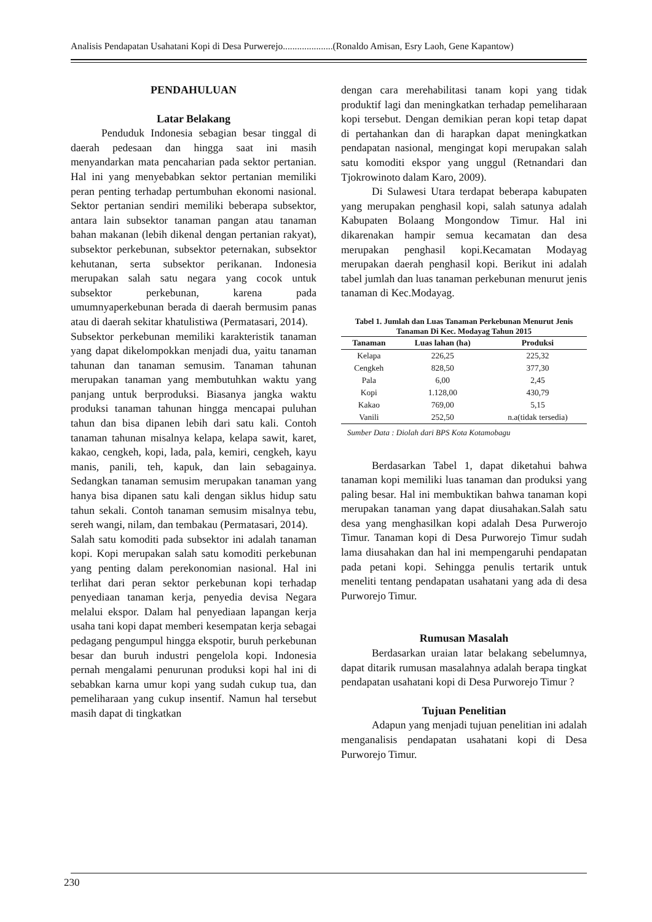Analisis Pendapatan Usahatani Kopi di Desa Purwerejo.....................(Ronaldo Amisan, Esry Laoh, Gene Kapantow)
PENDAHULUAN
Latar Belakang
Penduduk Indonesia sebagian besar tinggal di daerah pedesaan dan hingga saat ini masih menyandarkan mata pencaharian pada sektor pertanian. Hal ini yang menyebabkan sektor pertanian memiliki peran penting terhadap pertumbuhan ekonomi nasional. Sektor pertanian sendiri memiliki beberapa subsektor, antara lain subsektor tanaman pangan atau tanaman bahan makanan (lebih dikenal dengan pertanian rakyat), subsektor perkebunan, subsektor peternakan, subsektor kehutanan, serta subsektor perikanan. Indonesia merupakan salah satu negara yang cocok untuk subsektor perkebunan, karena pada umumnyaperkebunan berada di daerah bermusim panas atau di daerah sekitar khatulistiwa (Permatasari, 2014).
Subsektor perkebunan memiliki karakteristik tanaman yang dapat dikelompokkan menjadi dua, yaitu tanaman tahunan dan tanaman semusim. Tanaman tahunan merupakan tanaman yang membutuhkan waktu yang panjang untuk berproduksi. Biasanya jangka waktu produksi tanaman tahunan hingga mencapai puluhan tahun dan bisa dipanen lebih dari satu kali. Contoh tanaman tahunan misalnya kelapa, kelapa sawit, karet, kakao, cengkeh, kopi, lada, pala, kemiri, cengkeh, kayu manis, panili, teh, kapuk, dan lain sebagainya. Sedangkan tanaman semusim merupakan tanaman yang hanya bisa dipanen satu kali dengan siklus hidup satu tahun sekali. Contoh tanaman semusim misalnya tebu, sereh wangi, nilam, dan tembakau (Permatasari, 2014).
Salah satu komoditi pada subsektor ini adalah tanaman kopi. Kopi merupakan salah satu komoditi perkebunan yang penting dalam perekonomian nasional. Hal ini terlihat dari peran sektor perkebunan kopi terhadap penyediaan tanaman kerja, penyedia devisa Negara melalui ekspor. Dalam hal penyediaan lapangan kerja usaha tani kopi dapat memberi kesempatan kerja sebagai pedagang pengumpul hingga ekspotir, buruh perkebunan besar dan buruh industri pengelola kopi. Indonesia pernah mengalami penurunan produksi kopi hal ini di sebabkan karna umur kopi yang sudah cukup tua, dan pemeliharaan yang cukup insentif. Namun hal tersebut masih dapat di tingkatkan
dengan cara merehabilitasi tanam kopi yang tidak produktif lagi dan meningkatkan terhadap pemeliharaan kopi tersebut. Dengan demikian peran kopi tetap dapat di pertahankan dan di harapkan dapat meningkatkan pendapatan nasional, mengingat kopi merupakan salah satu komoditi ekspor yang unggul (Retnandari dan Tjokrowinoto dalam Karo, 2009).
Di Sulawesi Utara terdapat beberapa kabupaten yang merupakan penghasil kopi, salah satunya adalah Kabupaten Bolaang Mongondow Timur. Hal ini dikarenakan hampir semua kecamatan dan desa merupakan penghasil kopi.Kecamatan Modayag merupakan daerah penghasil kopi. Berikut ini adalah tabel jumlah dan luas tanaman perkebunan menurut jenis tanaman di Kec.Modayag.
Tabel 1. Jumlah dan Luas Tanaman Perkebunan Menurut Jenis Tanaman Di Kec. Modayag Tahun 2015
| Tanaman | Luas lahan (ha) | Produksi |
| --- | --- | --- |
| Kelapa | 226,25 | 225,32 |
| Cengkeh | 828,50 | 377,30 |
| Pala | 6,00 | 2,45 |
| Kopi | 1.128,00 | 430,79 |
| Kakao | 769,00 | 5,15 |
| Vanili | 252,50 | n.a(tidak tersedia) |
Sumber Data : Diolah dari BPS Kota Kotamobagu
Berdasarkan Tabel 1, dapat diketahui bahwa tanaman kopi memiliki luas tanaman dan produksi yang paling besar. Hal ini membuktikan bahwa tanaman kopi merupakan tanaman yang dapat diusahakan.Salah satu desa yang menghasilkan kopi adalah Desa Purwerojo Timur. Tanaman kopi di Desa Purworejo Timur sudah lama diusahakan dan hal ini mempengaruhi pendapatan pada petani kopi. Sehingga penulis tertarik untuk meneliti tentang pendapatan usahatani yang ada di desa Purworejo Timur.
Rumusan Masalah
Berdasarkan uraian latar belakang sebelumnya, dapat ditarik rumusan masalahnya adalah berapa tingkat pendapatan usahatani kopi di Desa Purworejo Timur ?
Tujuan Penelitian
Adapun yang menjadi tujuan penelitian ini adalah menganalisis pendapatan usahatani kopi di Desa Purworejo Timur.
230